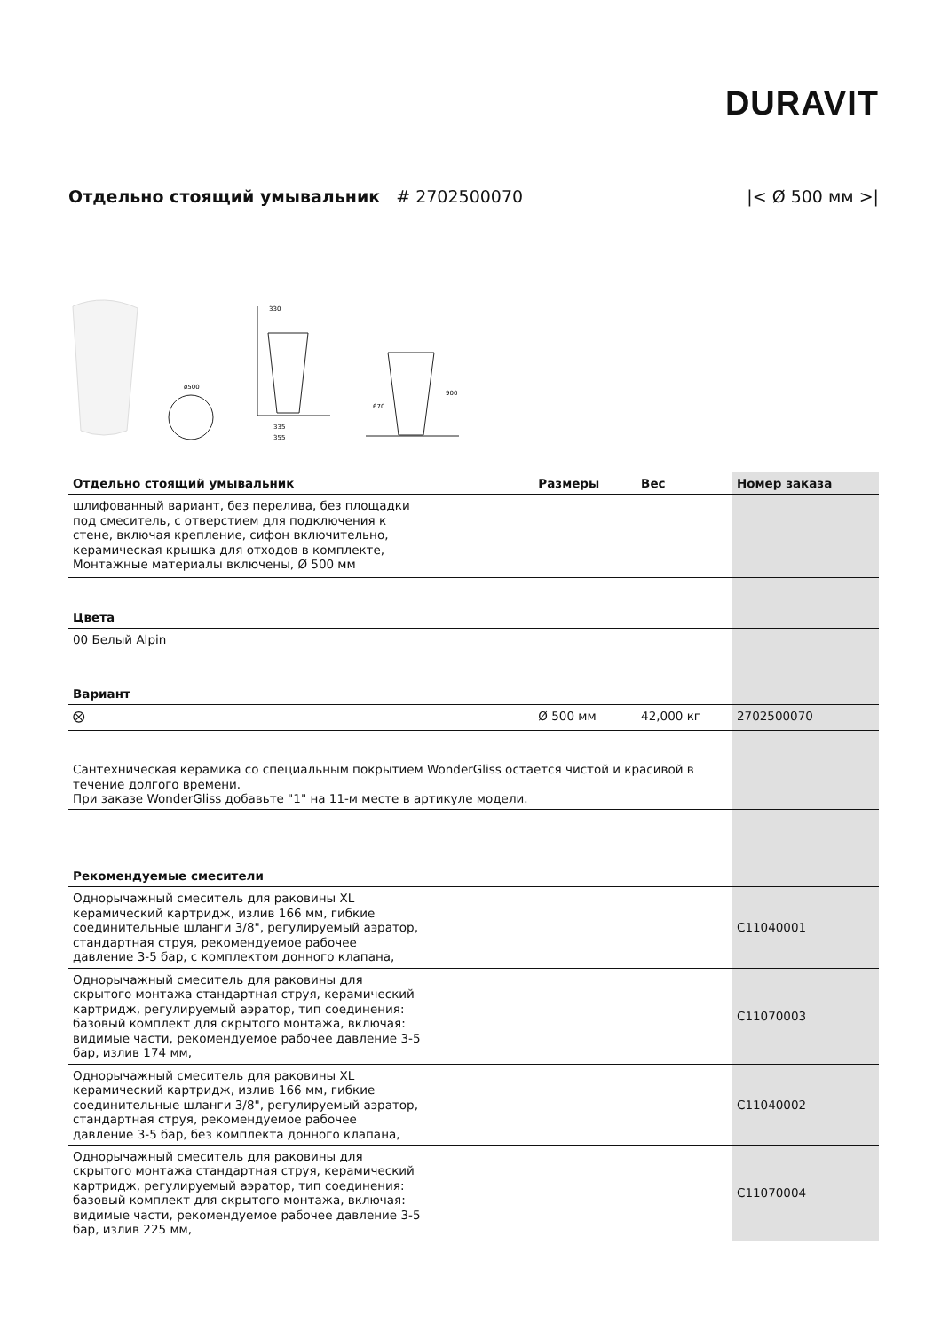DURAVIT
Отдельно стоящий умывальник # 2702500070 |< Ø 500 мм >|
ø500
330
335
355
900
670
| Отдельно стоящий умывальник | Размеры | Вес | Номер заказа |
| --- | --- | --- | --- |
| шлифованный вариант, без перелива, без площадки под смеситель, с отверстием для подключения к стене, включая крепление, сифон включительно, керамическая крышка для отходов в комплекте, Монтажные материалы включены, Ø 500 мм | | | |
| Цвета | | | |
| 00 Белый Alpin | | | |
| Вариант | | | |
| ⨂ | Ø 500 мм | 42,000 кг | 2702500070 |
| Сантехническая керамика со специальным покрытием WonderGliss остается чистой и красивой в течение долгого времени. При заказе WonderGliss добавьте "1" на 11-м месте в артикуле модели. | | | |
| Рекомендуемые смесители | | | |
| Однорычажный смеситель для раковины XL керамический картридж, излив 166 мм, гибкие соединительные шланги 3/8", регулируемый аэратор, стандартная струя, рекомендуемое рабочее давление 3-5 бар, с комплектом донного клапана, | | | C11040001 |
| Однорычажный смеситель для раковины для скрытого монтажа стандартная струя, керамический картридж, регулируемый аэратор, тип соединения: базовый комплект для скрытого монтажа, включая: видимые части, рекомендуемое рабочее давление 3-5 бар, излив 174 мм, | | | C11070003 |
| Однорычажный смеситель для раковины XL керамический картридж, излив 166 мм, гибкие соединительные шланги 3/8", регулируемый аэратор, стандартная струя, рекомендуемое рабочее давление 3-5 бар, без комплекта донного клапана, | | | C11040002 |
| Однорычажный смеситель для раковины для скрытого монтажа стандартная струя, керамический картридж, регулируемый аэратор, тип соединения: базовый комплект для скрытого монтажа, включая: видимые части, рекомендуемое рабочее давление 3-5 бар, излив 225 мм, | | | C11070004 |